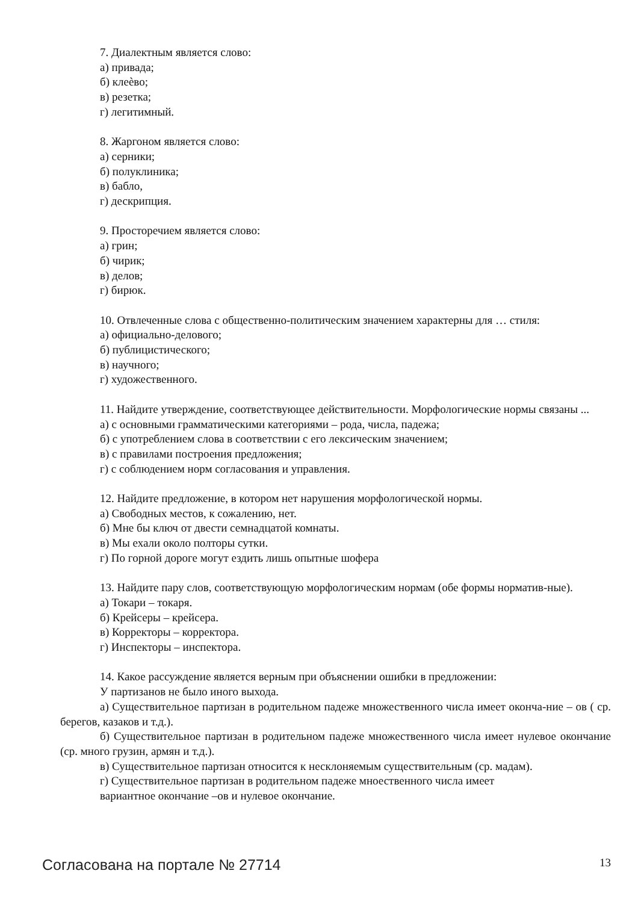7. Диалектным является слово:
а) привада;
б) клеѐво;
в) резетка;
г) легитимный.
8. Жаргоном является слово:
а) серники;
б) полуклиника;
в) бабло,
г) дескрипция.
9. Просторечием является слово:
а) грин;
б) чирик;
в) делов;
г) бирюк.
10. Отвлеченные слова с общественно-политическим значением характерны для … стиля:
а) официально-делового;
б) публицистического;
в) научного;
г) художественного.
11. Найдите утверждение, соответствующее действительности. Морфологические нормы связаны ...
а) с основными грамматическими категориями – рода, числа, падежа;
б) с употреблением слова в соответствии с его лексическим значением;
в) с правилами построения предложения;
г) с соблюдением норм согласования и управления.
12. Найдите предложение, в котором нет нарушения морфологической нормы.
а) Свободных местов, к сожалению, нет.
б) Мне бы ключ от двести семнадцатой комнаты.
в) Мы ехали около полторы сутки.
г) По горной дороге могут ездить лишь опытные шофера
13. Найдите пару слов, соответствующую морфологическим нормам (обе формы норматив-ные).
а) Токари – токаря.
б) Крейсеры – крейсера.
в) Корректоры – корректора.
г) Инспекторы – инспектора.
14. Какое рассуждение является верным при объяснении ошибки в предложении:
У партизанов не было иного выхода.
а) Существительное партизан в родительном падеже множественного числа имеет оконча-ние – ов ( ср. берегов, казаков и т.д.).
б) Существительное партизан в родительном падеже множественного числа имеет нулевое окончание (ср. много грузин, армян и т.д.).
в) Существительное партизан относится к несклоняемым существительным (ср. мадам).
г) Существительное партизан в родительном падеже мноественного числа имеет
вариантное окончание –ов и нулевое окончание.
Согласована на портале № 27714 13